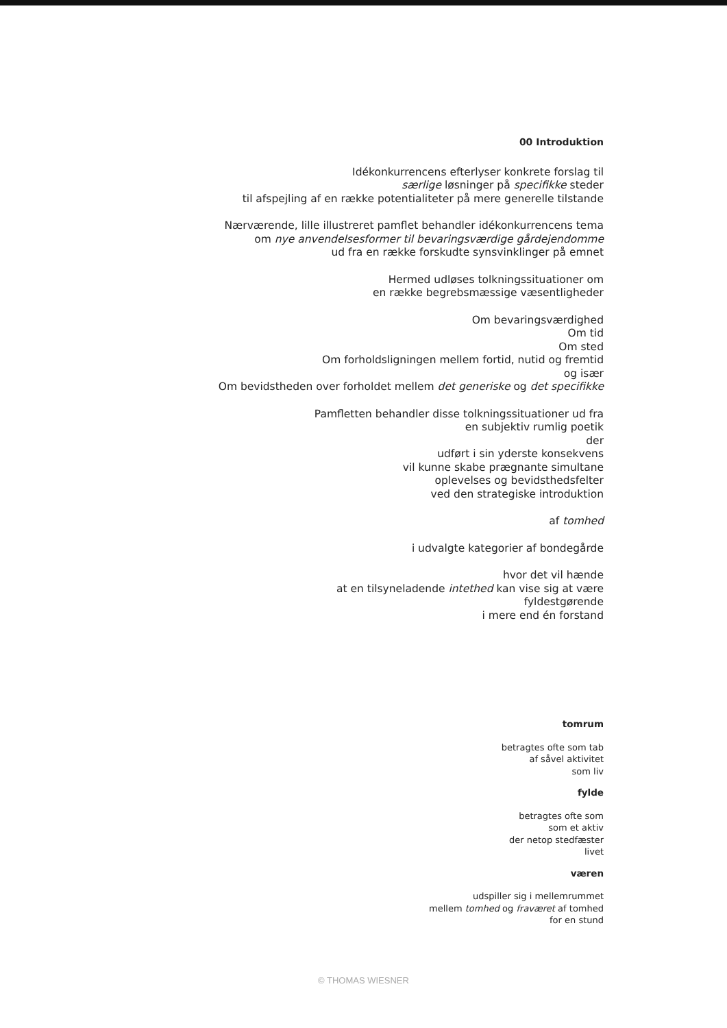00 Introduktion
Idékonkurrencens efterlyser konkrete forslag til
særlige løsninger på specifikke steder
til afspejling af en række potentialiteter på mere generelle tilstande
Nærværende, lille illustreret pamflet behandler idékonkurrencens tema
om nye anvendelsesformer til bevaringsværdige gårdejendomme
ud fra en række forskudte synsvinklinger på emnet
Hermed udløses tolkningssituationer om
en række begrebsmæssige væsentligheder
Om bevaringsværdighed
Om tid
Om sted
Om forholdsligningen mellem fortid, nutid og fremtid
og især
Om bevidstheden over forholdet mellem det generiske og det specifikke
Pamfletten behandler disse tolkningssituationer ud fra
en subjektiv rumlig poetik
der
udført i sin yderste konsekvens
vil kunne skabe prægnante simultane
oplevelses og bevidsthedsfelter
ved den strategiske introduktion
af tomhed
i udvalgte kategorier af bondegårde
hvor det vil hænde
at en tilsyneladende intethed kan vise sig at være
fyldestgørende
i mere end én forstand
tomrum
betragtes ofte som tab
af såvel aktivitet
som liv
fylde
betragtes ofte som
som et aktiv
der netop stedfæster
livet
væren
udspiller sig i mellemrummet
mellem tomhed og fraværet af tomhed
for en stund
© THOMAS WIESNER